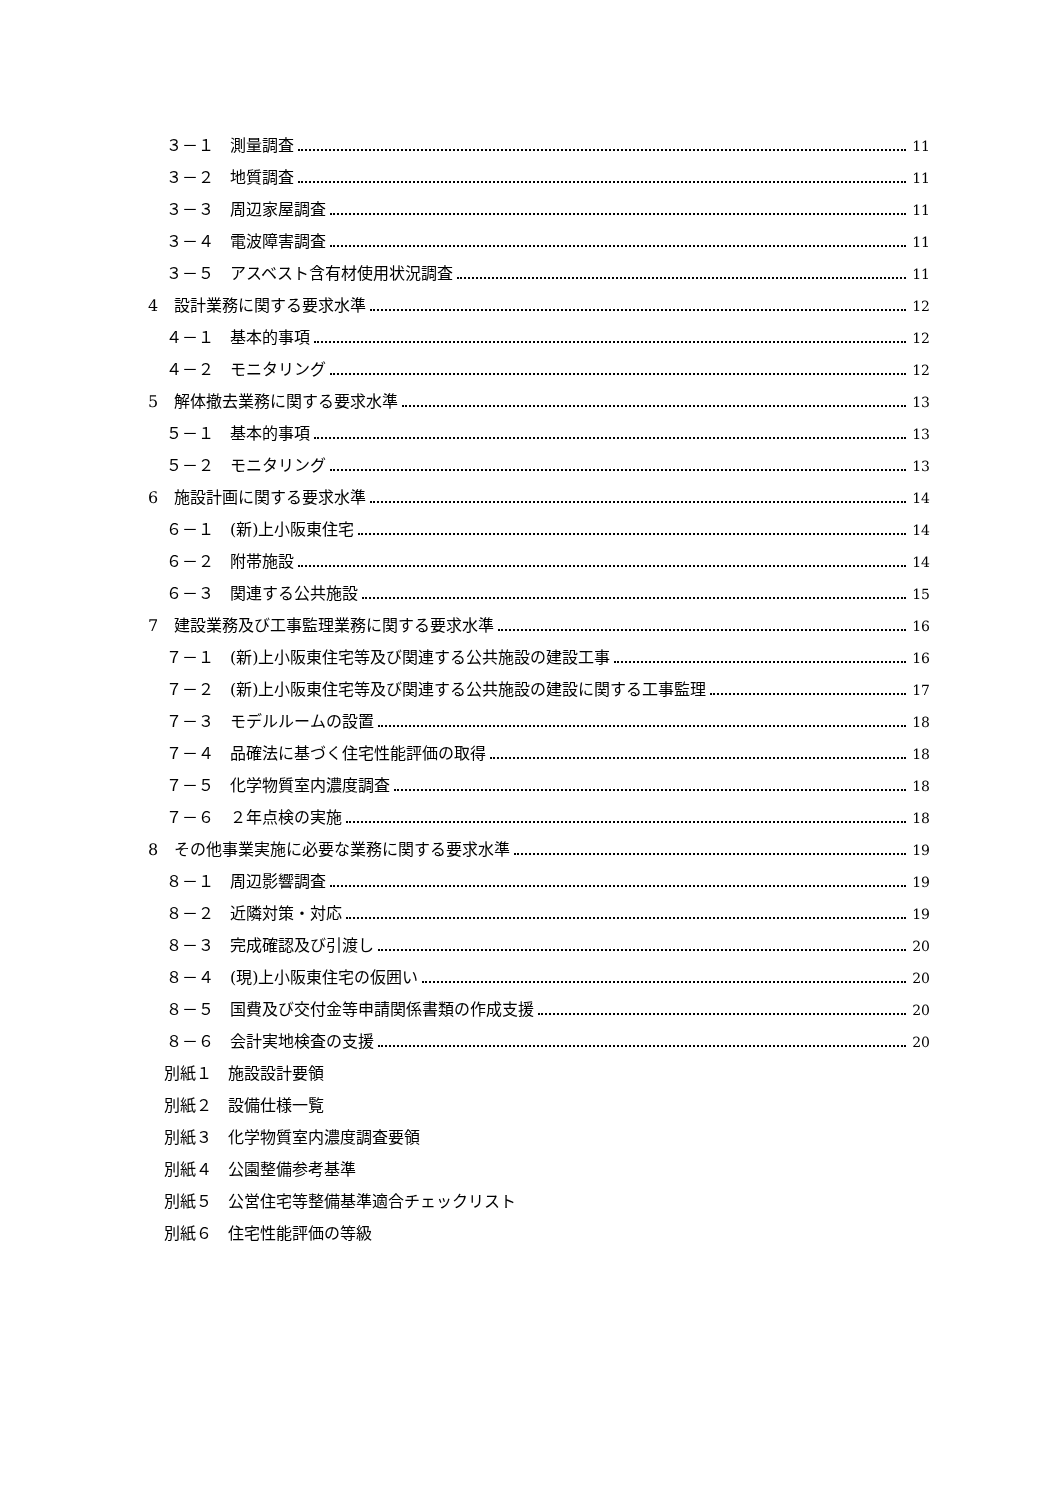３－１　測量調査 11
３－２　地質調査 11
３－３　周辺家屋調査 11
３－４　電波障害調査 11
３－５　アスベスト含有材使用状況調査 11
4　設計業務に関する要求水準 12
４－１　基本的事項 12
４－２　モニタリング 12
5　解体撤去業務に関する要求水準 13
５－１　基本的事項 13
５－２　モニタリング 13
6　施設計画に関する要求水準 14
６－１　(新)上小阪東住宅 14
６－２　附帯施設 14
６－３　関連する公共施設 15
7　建設業務及び工事監理業務に関する要求水準 16
７－１　(新)上小阪東住宅等及び関連する公共施設の建設工事 16
７－２　(新)上小阪東住宅等及び関連する公共施設の建設に関する工事監理 17
７－３　モデルルームの設置 18
７－４　品確法に基づく住宅性能評価の取得 18
７－５　化学物質室内濃度調査 18
７－６　２年点検の実施 18
8　その他事業実施に必要な業務に関する要求水準 19
８－１　周辺影響調査 19
８－２　近隣対策・対応 19
８－３　完成確認及び引渡し 20
８－４　(現)上小阪東住宅の仮囲い 20
８－５　国費及び交付金等申請関係書類の作成支援 20
８－６　会計実地検査の支援 20
別紙１　施設設計要領
別紙２　設備仕様一覧
別紙３　化学物質室内濃度調査要領
別紙４　公園整備参考基準
別紙５　公営住宅等整備基準適合チェックリスト
別紙６　住宅性能評価の等級